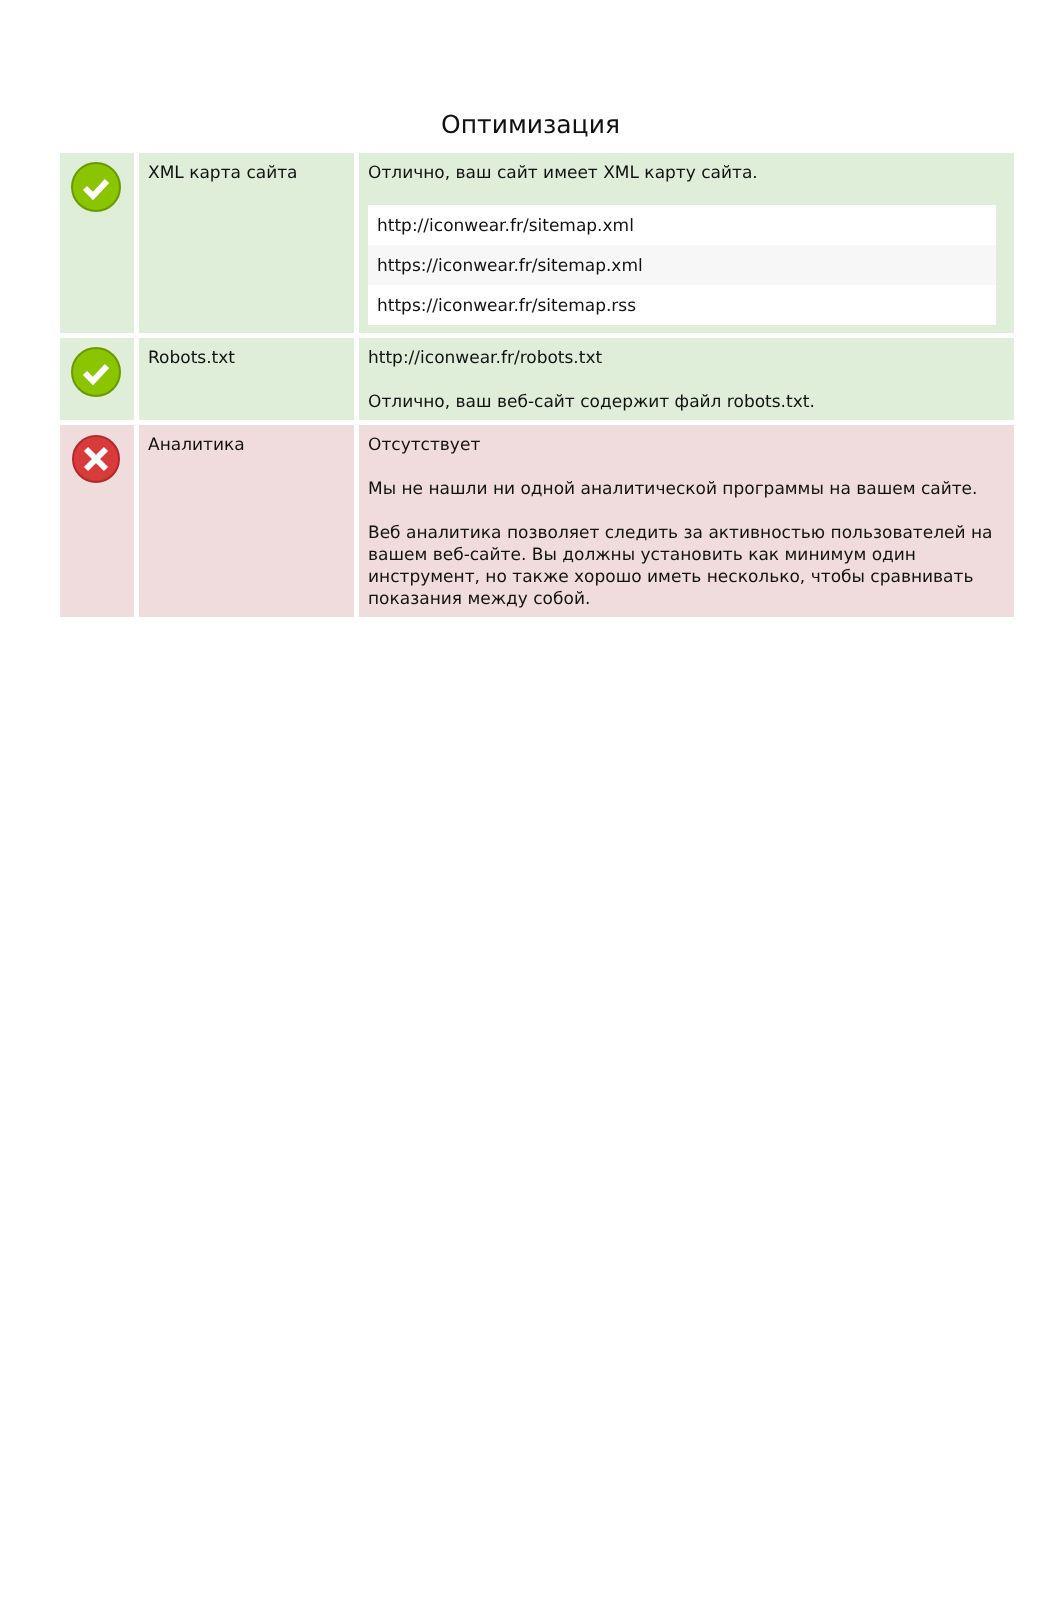Оптимизация
| | XML карта сайта | Отлично, ваш сайт имеет XML карту сайта. / http://iconwear.fr/sitemap.xml / / https://iconwear.fr/sitemap.xml / / https://iconwear.fr/sitemap.rss / |
| | Robots.txt | http://iconwear.fr/robots.txt Отлично, ваш веб-сайт содержит файл robots.txt. |
| | Аналитика | Отсутствует Мы не нашли ни одной аналитической программы на вашем сайте. Веб аналитика позволяет следить за активностью пользователей на вашем веб-сайте. Вы должны установить как минимум один инструмент, но также хорошо иметь несколько, чтобы сравнивать показания между собой. |